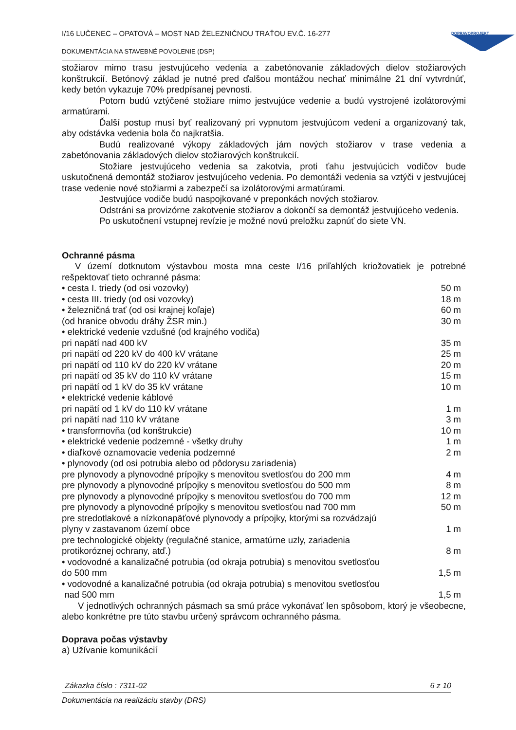I/16 LUČENEC – OPATOVÁ – MOST NAD ŽELEZNIČNOU TRAŤOU EV.Č. 16-277
DOKUMENTÁCIA NA STAVEBNÉ POVOLENIE (DSP)
DOPRAVOPROJEKT
stožiarov mimo trasu jestvujúceho vedenia a zabetónovanie základových dielov stožiarových konštrukcií. Betónový základ je nutné pred ďalšou montážou nechať minimálne 21 dní vytvrdnúť, kedy betón vykazuje 70% predpísanej pevnosti.
Potom budú vztýčené stožiare mimo jestvujúce vedenie a budú vystrojené izolátorovými armatúrami.
Ďalší postup musí byť realizovaný pri vypnutom jestvujúcom vedení a organizovaný tak, aby odstávka vedenia bola čo najkratšia.
Budú realizované výkopy základových jám nových stožiarov v trase vedenia a zabetónovania základových dielov stožiarových konštrukcií.
Stožiare jestvujúceho vedenia sa zakotvia, proti ťahu jestvujúcich vodičov bude uskutočnená demontáž stožiarov jestvujúceho vedenia. Po demontáži vedenia sa vztýči v jestvujúcej trase vedenie nové stožiarmi a zabezpečí sa izolátorovými armatúrami.
Jestvujúce vodiče budú naspojkované v preponkách nových stožiarov.
Odstráni sa provizórne zakotvenie stožiarov a dokončí sa demontáž jestvujúceho vedenia.
Po uskutočnení vstupnej revízie je možné novú preložku zapnúť do siete VN.
Ochranné pásma
V území dotknutom výstavbou mosta mna ceste I/16 priľahlých kriožovatiek je potrebné rešpektovať tieto ochranné pásma:
| • cesta I. triedy (od osi vozovky) | 50 m |
| • cesta III. triedy (od osi vozovky) | 18 m |
| • železničná trať (od osi krajnej koľaje) | 60 m |
| (od hranice obvodu dráhy ŽSR min.) | 30 m |
| • elektrické vedenie vzdušné (od krajného vodiča) | |
| pri napätí nad 400 kV | 35 m |
| pri napätí od 220 kV do 400 kV vrátane | 25 m |
| pri napätí od 110 kV do 220 kV vrátane | 20 m |
| pri napätí od 35 kV do 110 kV vrátane | 15 m |
| pri napätí od 1 kV do 35 kV vrátane | 10 m |
| • elektrické vedenie káblové | |
| pri napätí od 1 kV do 110 kV vrátane | 1 m |
| pri napätí nad 110 kV vrátane | 3 m |
| • transformovňa (od konštrukcie) | 10 m |
| • elektrické vedenie podzemné - všetky druhy | 1 m |
| • diaľkové oznamovacie vedenia podzemné | 2 m |
| • plynovody (od osi potrubia alebo od pôdorysu zariadenia) | |
| pre plynovody a plynovodné prípojky s menovitou svetlosťou do 200 mm | 4 m |
| pre plynovody a plynovodné prípojky s menovitou svetlosťou do 500 mm | 8 m |
| pre plynovody a plynovodné prípojky s menovitou svetlosťou do 700 mm | 12 m |
| pre plynovody a plynovodné prípojky s menovitou svetlosťou nad 700 mm | 50 m |
| pre stredotlakové a nízkonapäťové plynovody a prípojky, ktorými sa rozvádzajú plyny v zastavanom území obce | 1 m |
| pre technologické objekty (regulačné stanice, armatúrne uzly, zariadenia protikoróznej ochrany, atď.) | 8 m |
| • vodovodné a kanalizačné potrubia (od okraja potrubia) s menovitou svetlosťou do 500 mm | 1,5 m |
| • vodovodné a kanalizačné potrubia (od okraja potrubia) s menovitou svetlosťou nad 500 mm | 1,5 m |
V jednotlivých ochranných pásmach sa smú práce vykonávať len spôsobom, ktorý je všeobecne, alebo konkrétne pre túto stavbu určený správcom ochranného pásma.
Doprava počas výstavby
a) Užívanie komunikácií
Zákazka číslo : 7311-02 6 z 10
Dokumentácia na realizáciu stavby (DRS)